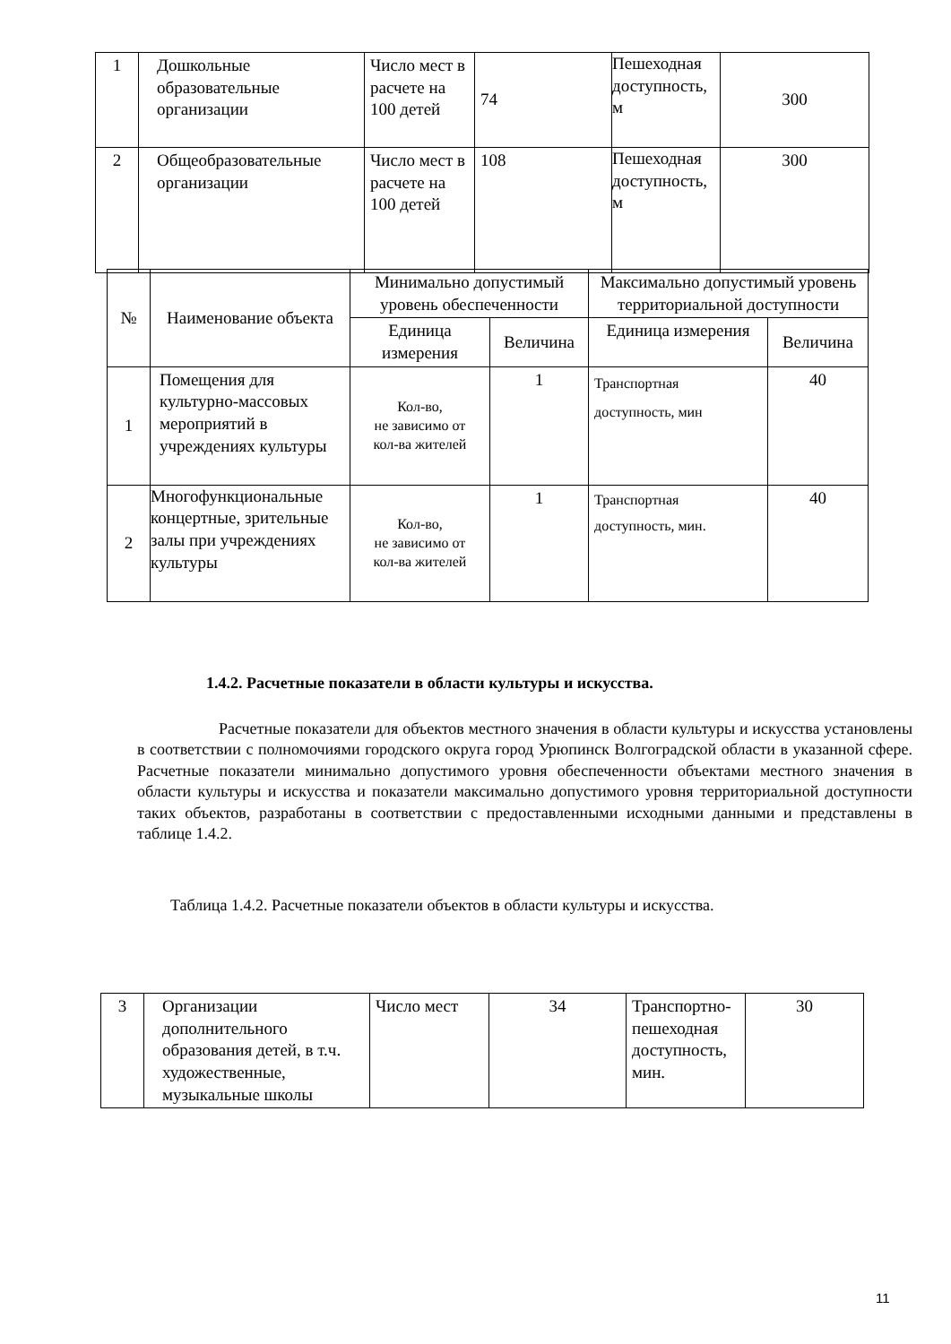| 1 | Дошкольные образовательные организации | Число мест в расчете на 100 детей | 74 | Пешеходная доступность, м | 300 |
| 2 | Общеобразовательные организации | Число мест в расчете на 100 детей | 108 | Пешеходная доступность, м | 300 |
| № | Наименование объекта | Минимально допустимый уровень обеспеченности | | Максимально допустимый уровень территориальной доступности | |
| --- | --- | --- | --- | --- | --- |
| | | Единица измерения | Величина | Единица измерения | Величина |
| 1 | Помещения для культурно-массовых мероприятий в учреждениях культуры | Кол-во, не зависимо от кол-ва жителей | 1 | Транспортная доступность, мин | 40 |
| 2 | Многофункциональные концертные, зрительные залы при учреждениях культуры | Кол-во, не зависимо от кол-ва жителей | 1 | Транспортная доступность, мин. | 40 |
1.4.2. Расчетные показатели в области культуры и искусства.
Расчетные показатели для объектов местного значения в области культуры и искусства установлены в соответствии с полномочиями городского округа город Урюпинск Волгоградской области в указанной сфере. Расчетные показатели минимально допустимого уровня обеспеченности объектами местного значения в области культуры и искусства и показатели максимально допустимого уровня территориальной доступности таких объектов, разработаны в соответствии с предоставленными исходными данными и представлены в таблице 1.4.2.
Таблица 1.4.2. Расчетные показатели объектов в области культуры и искусства.
| 3 | Организации дополнительного образования детей, в т.ч. художественные, музыкальные школы | Число мест | 34 | Транспортно-пешеходная доступность, мин. | 30 |
11